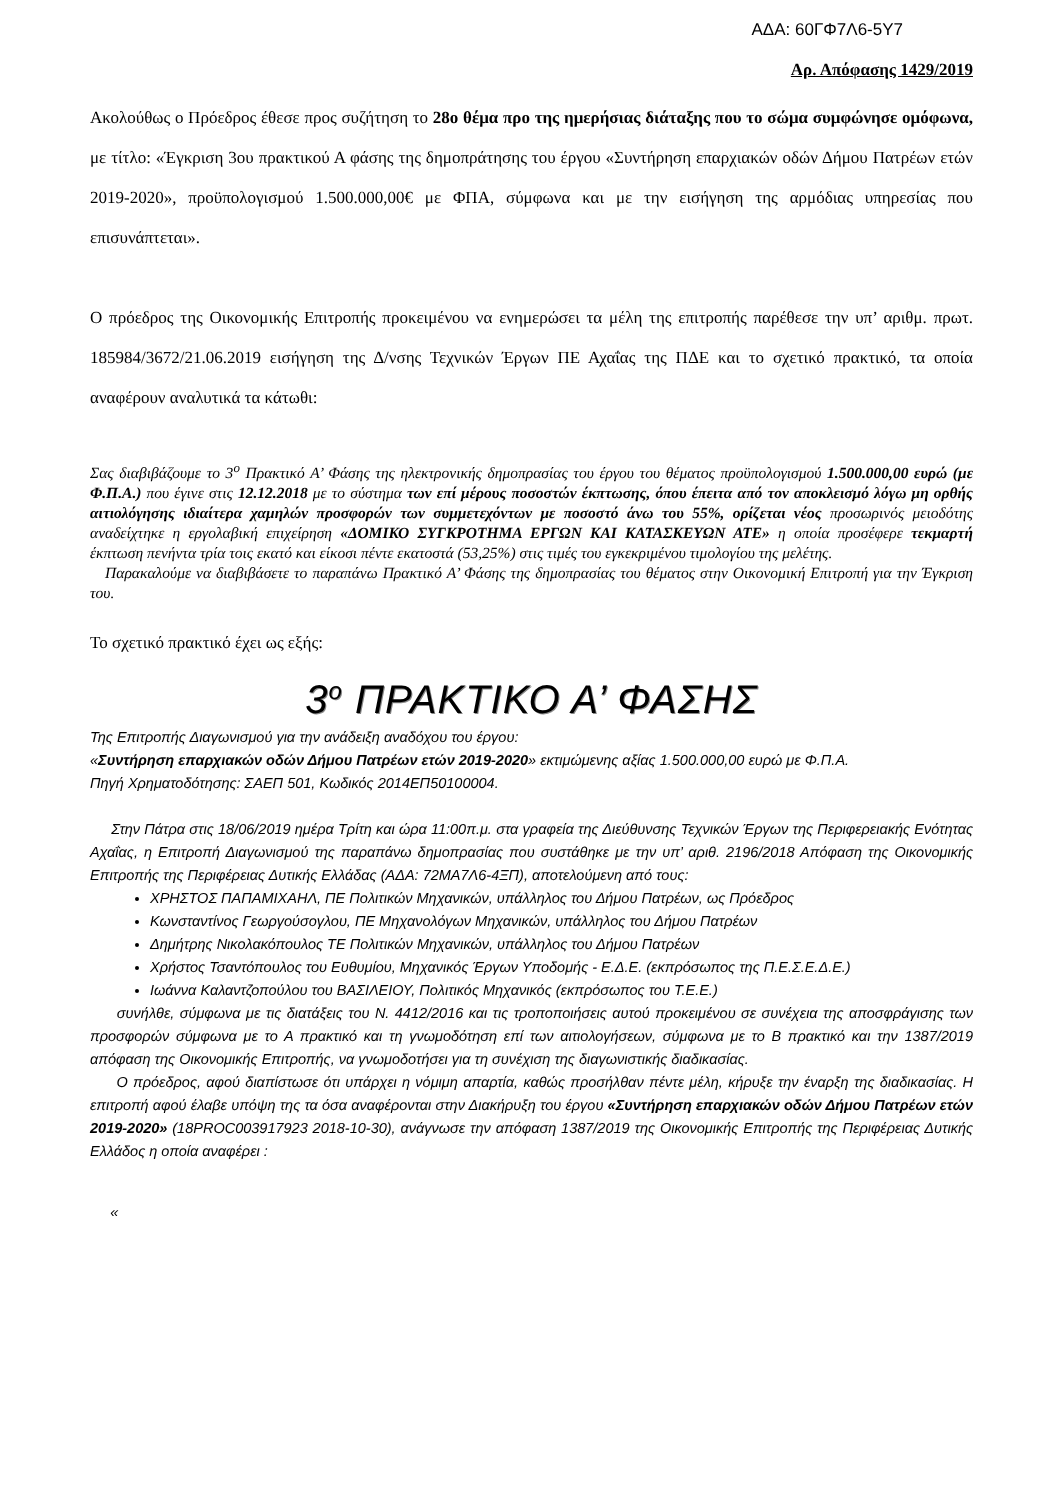ΑΔΑ: 60ΓΦ7Λ6-5Υ7
Αρ. Απόφασης 1429/2019
Ακολούθως ο Πρόεδρος έθεσε προς συζήτηση το 28ο θέμα προ της ημερήσιας διάταξης που το σώμα συμφώνησε ομόφωνα, με τίτλο: «Έγκριση 3ου πρακτικού Α φάσης της δημοπράτησης του έργου «Συντήρηση επαρχιακών οδών Δήμου Πατρέων ετών 2019-2020», προϋπολογισμού 1.500.000,00€ με ΦΠΑ, σύμφωνα και με την εισήγηση της αρμόδιας υπηρεσίας που επισυνάπτεται».
Ο πρόεδρος της Οικονομικής Επιτροπής προκειμένου να ενημερώσει τα μέλη της επιτροπής παρέθεσε την υπ’ αριθμ. πρωτ. 185984/3672/21.06.2019 εισήγηση της Δ/νσης Τεχνικών Έργων ΠΕ Αχαΐας της ΠΔΕ και το σχετικό πρακτικό, τα οποία αναφέρουν αναλυτικά τα κάτωθι:
Σας διαβιβάζουμε το 3<sup>ο</sup> Πρακτικό Α’ Φάσης της ηλεκτρονικής δημοπρασίας του έργου του θέματος προϋπολογισμού 1.500.000,00 ευρώ (με Φ.Π.Α.) που έγινε στις 12.12.2018 με το σύστημα των επί μέρους ποσοστών έκπτωσης, όπου έπειτα από τον αποκλεισμό λόγω μη ορθής αιτιολόγησης ιδιαίτερα χαμηλών προσφορών των συμμετεχόντων με ποσοστό άνω του 55%, ορίζεται νέος προσωρινός μειοδότης αναδείχτηκε η εργολαβική επιχείρηση «ΔΟΜΙΚΟ ΣΥΓΚΡΟΤΗΜΑ ΕΡΓΩΝ ΚΑΙ ΚΑΤΑΣΚΕΥΩΝ ΑΤΕ» η οποία προσέφερε τεκμαρτή έκπτωση πενήντα τρία τοις εκατό και είκοσι πέντε εκατοστά (53,25%) στις τιμές του εγκεκριμένου τιμολογίου της μελέτης.
Παρακαλούμε να διαβιβάσετε το παραπάνω Πρακτικό Α’ Φάσης της δημοπρασίας του θέματος στην Οικονομική Επιτροπή για την Έγκριση του.
Το σχετικό πρακτικό έχει ως εξής:
3<sup>ο</sup> ΠΡΑΚΤΙΚΟ Α’ ΦΑΣΗΣ
Της Επιτροπής Διαγωνισμού για την ανάδειξη αναδόχου του έργου:
«Συντήρηση επαρχιακών οδών Δήμου Πατρέων ετών 2019-2020» εκτιμώμενης αξίας 1.500.000,00 ευρώ με Φ.Π.Α.
Πηγή Χρηματοδότησης: ΣΑΕΠ 501, Κωδικός 2014ΕΠ50100004.
Στην Πάτρα στις 18/06/2019 ημέρα Τρίτη και ώρα 11:00π.μ. στα γραφεία της Διεύθυνσης Τεχνικών Έργων της Περιφερειακής Ενότητας Αχαΐας, η Επιτροπή Διαγωνισμού της παραπάνω δημοπρασίας που συστάθηκε με την υπ’ αριθ. 2196/2018 Απόφαση της Οικονομικής Επιτροπής της Περιφέρειας Δυτικής Ελλάδας (ΑΔΑ: 72ΜΑ7Λ6-4ΞΠ), αποτελούμενη από τους:
ΧΡΗΣΤΟΣ ΠΑΠΑΜΙΧΑΗΛ, ΠΕ Πολιτικών Μηχανικών, υπάλληλος του Δήμου Πατρέων, ως Πρόεδρος
Κωνσταντίνος Γεωργούσογλου, ΠΕ Μηχανολόγων Μηχανικών, υπάλληλος του Δήμου Πατρέων
Δημήτρης Νικολακόπουλος ΤΕ Πολιτικών Μηχανικών, υπάλληλος του Δήμου Πατρέων
Χρήστος Τσαντόπουλος του Ευθυμίου, Μηχανικός Έργων Υποδομής - Ε.Δ.Ε. (εκπρόσωπος της Π.Ε.Σ.Ε.Δ.Ε.)
Ιωάννα Καλαντζοπούλου του ΒΑΣΙΛΕΙΟΥ, Πολιτικός Μηχανικός (εκπρόσωπος του Τ.Ε.Ε.)
συνήλθε, σύμφωνα με τις διατάξεις του Ν. 4412/2016 και τις τροποποιήσεις αυτού προκειμένου σε συνέχεια της αποσφράγισης των προσφορών σύμφωνα με το Α πρακτικό και τη γνωμοδότηση επί των αιτιολογήσεων, σύμφωνα με το Β πρακτικό και την 1387/2019 απόφαση της Οικονομικής Επιτροπής, να γνωμοδοτήσει για τη συνέχιση της διαγωνιστικής διαδικασίας.
Ο πρόεδρος, αφού διαπίστωσε ότι υπάρχει η νόμιμη απαρτία, καθώς προσήλθαν πέντε μέλη, κήρυξε την έναρξη της διαδικασίας. Η επιτροπή αφού έλαβε υπόψη της τα όσα αναφέρονται στην Διακήρυξη του έργου «Συντήρηση επαρχιακών οδών Δήμου Πατρέων ετών 2019-2020» (18PROC003917923 2018-10-30), ανάγνωσε την απόφαση 1387/2019 της Οικονομικής Επιτροπής της Περιφέρειας Δυτικής Ελλάδος η οποία αναφέρει :
«